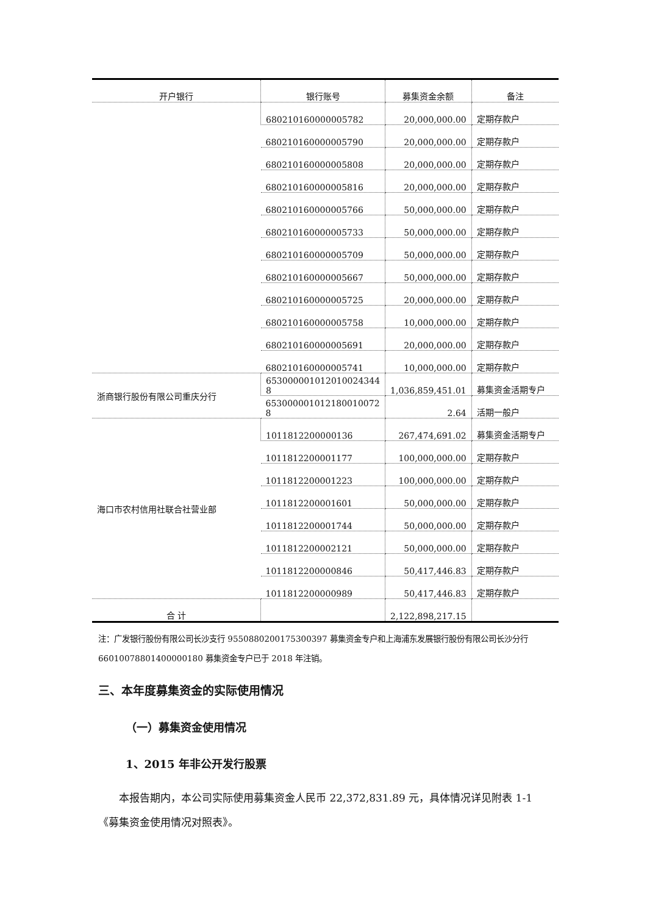| 开户银行 | 银行账号 | 募集资金余额 | 备注 |
| --- | --- | --- | --- |
| | 680210160000005782 | 20,000,000.00 | 定期存款户 |
| | 680210160000005790 | 20,000,000.00 | 定期存款户 |
| | 680210160000005808 | 20,000,000.00 | 定期存款户 |
| | 680210160000005816 | 20,000,000.00 | 定期存款户 |
| | 680210160000005766 | 50,000,000.00 | 定期存款户 |
| | 680210160000005733 | 50,000,000.00 | 定期存款户 |
| | 680210160000005709 | 50,000,000.00 | 定期存款户 |
| | 680210160000005667 | 50,000,000.00 | 定期存款户 |
| | 680210160000005725 | 20,000,000.00 | 定期存款户 |
| | 680210160000005758 | 10,000,000.00 | 定期存款户 |
| | 680210160000005691 | 20,000,000.00 | 定期存款户 |
| | 680210160000005741 | 10,000,000.00 | 定期存款户 |
| 浙商银行股份有限公司重庆分行 | 653000001012010024344 8 | 1,036,859,451.01 | 募集资金活期专户 |
| | 653000001012180010072 8 | 2.64 | 活期一般户 |
| 海口市农村信用社联合社营业部 | 1011812200000136 | 267,474,691.02 | 募集资金活期专户 |
| | 1011812200001177 | 100,000,000.00 | 定期存款户 |
| | 1011812200001223 | 100,000,000.00 | 定期存款户 |
| | 1011812200001601 | 50,000,000.00 | 定期存款户 |
| | 1011812200001744 | 50,000,000.00 | 定期存款户 |
| | 1011812200002121 | 50,000,000.00 | 定期存款户 |
| | 1011812200000846 | 50,417,446.83 | 定期存款户 |
| | 1011812200000989 | 50,417,446.83 | 定期存款户 |
| 合 计 | | 2,122,898,217.15 | |
注：广发银行股份有限公司长沙支行 9550880200175300397 募集资金专户和上海浦东发展银行股份有限公司长沙分行 66010078801400000180 募集资金专户已于 2018 年注销。
三、本年度募集资金的实际使用情况
（一）募集资金使用情况
1、2015 年非公开发行股票
本报告期内，本公司实际使用募集资金人民币 22,372,831.89 元，具体情况详见附表 1-1《募集资金使用情况对照表》。